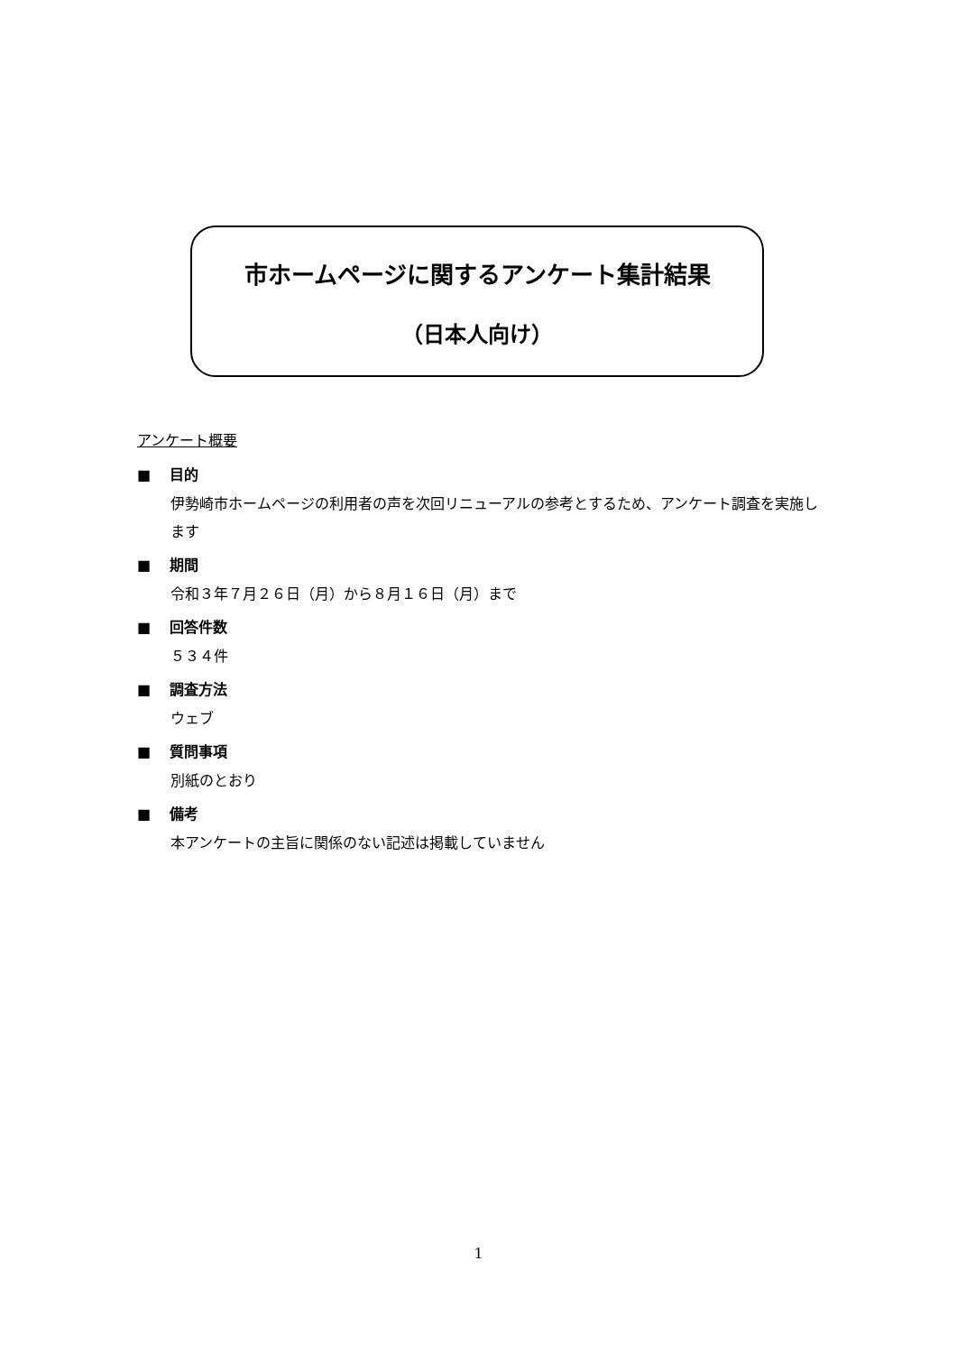市ホームページに関するアンケート集計結果
（日本人向け）
アンケート概要
■ 目的
伊勢崎市ホームページの利用者の声を次回リニューアルの参考とするため、アンケート調査を実施します
■ 期間
令和３年７月２６日（月）から８月１６日（月）まで
■ 回答件数
５３４件
■ 調査方法
ウェブ
■ 質問事項
別紙のとおり
■ 備考
本アンケートの主旨に関係のない記述は掲載していません
1